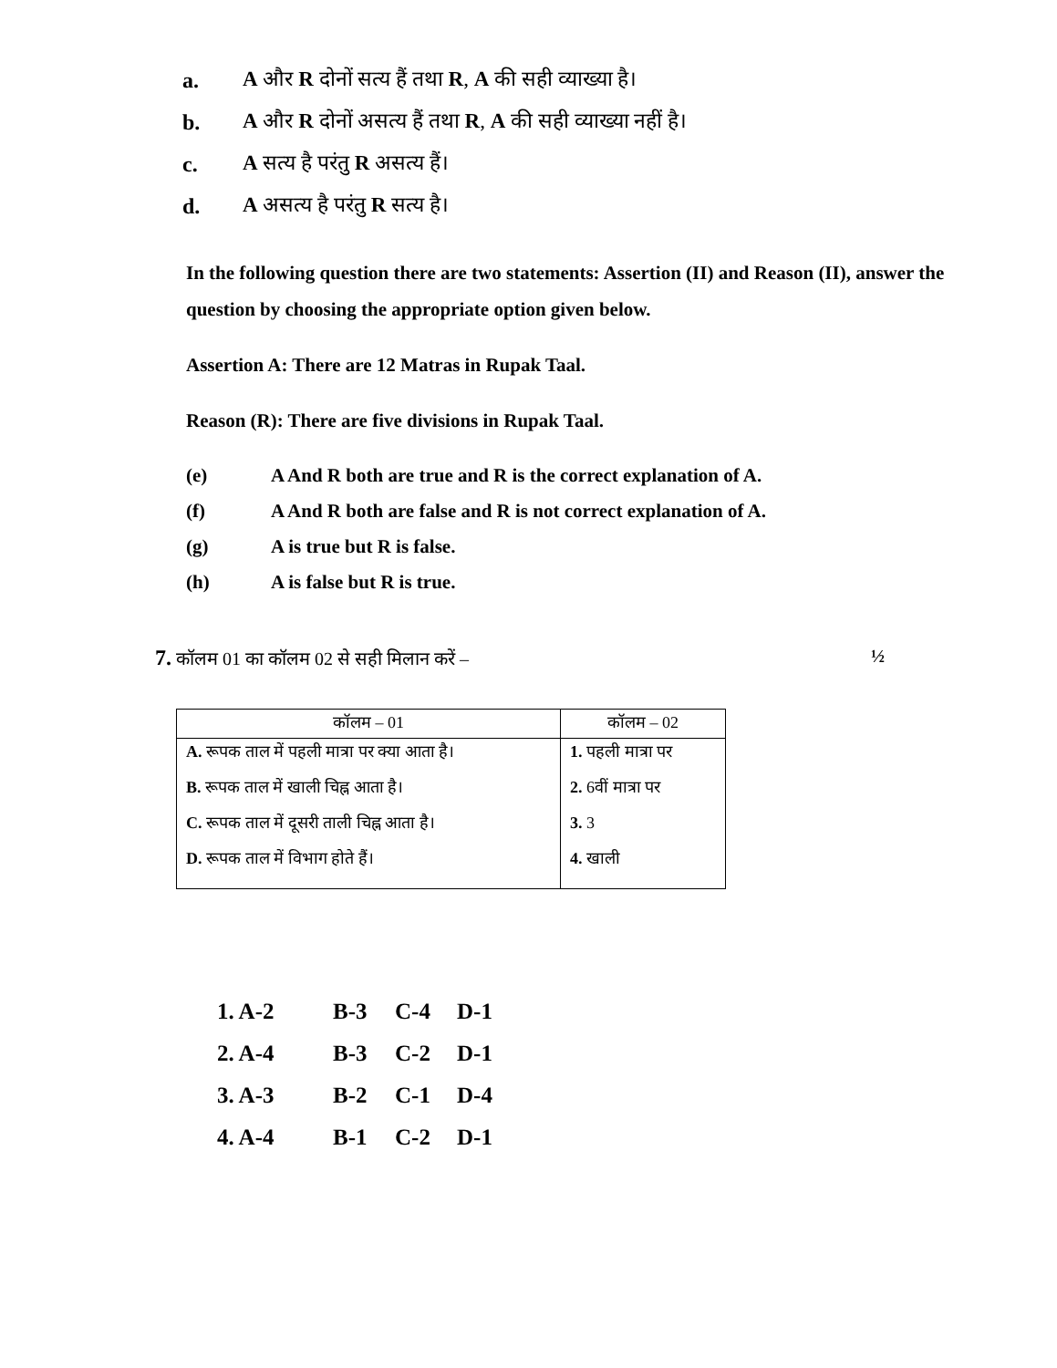a. A और R दोनों सत्य हैं तथा R, A की सही व्याख्या है।
b. A और R दोनों असत्य हैं तथा R, A की सही व्याख्या नहीं है।
c. A सत्य है परंतु R असत्य हैं।
d. A असत्य है परंतु R सत्य है।
In the following question there are two statements: Assertion (II) and Reason (II), answer the question by choosing the appropriate option given below.
Assertion A: There are 12 Matras in Rupak Taal.
Reason (R): There are five divisions in Rupak Taal.
(e) A And R both are true and R is the correct explanation of A.
(f) A And R both are false and R is not correct explanation of A.
(g) A is true but R is false.
(h) A is false but R is true.
7. कॉलम 01 का कॉलम 02 से सही मिलान करें – ½
| कॉलम – 01 | कॉलम – 02 |
| --- | --- |
| A. रूपक ताल में पहली मात्रा पर क्या आता है। B. रूपक ताल में खाली चिह्न आता है। C. रूपक ताल में दूसरी ताली चिह्न आता है। D. रूपक ताल में विभाग होते हैं। | 1. पहली मात्रा पर 2. 6वीं मात्रा पर 3. 3 4. खाली |
1. A-2 B-3 C-4 D-1
2. A-4 B-3 C-2 D-1
3. A-3 B-2 C-1 D-4
4. A-4 B-1 C-2 D-1